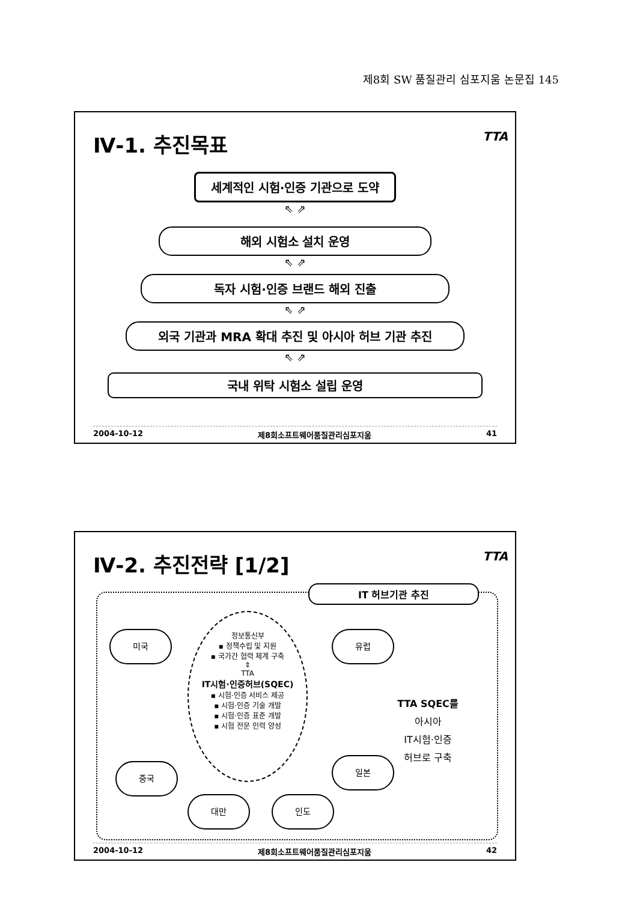제8회 SW 품질관리 심포지움 논문집 145
Ⅳ-1. 추진목표
TTA
세계적인 시험·인증 기관으로 도약
⇖ ⇗
해외 시험소 설치 운영
⇖ ⇗
독자 시험·인증 브랜드 해외 진출
⇖ ⇗
외국 기관과 MRA 확대 추진 및 아시아 허브 기관 추진
⇖ ⇗
국내 위탁 시험소 설립 운영
2004-10-12 제8회소프트웨어품질관리심포지움 41
Ⅳ-2. 추진전략 [1/2]
TTA
IT 허브기관 추진
미국
정보통신부
▪ 정책수립 및 지원
▪ 국가간 협력 체계 구축
⇕
TTA
IT시험·인증허브(SQEC)
▪ 시험·인증 서비스 제공
▪ 시험·인증 기술 개발
▪ 시험·인증 표준 개발
▪ 시험 전문 인력 양성
유럽
중국
일본
대만 인도
TTA SQEC를
아시아
IT시험·인증
허브로 구축
2004-10-12 제8회소프트웨어품질관리심포지움 42